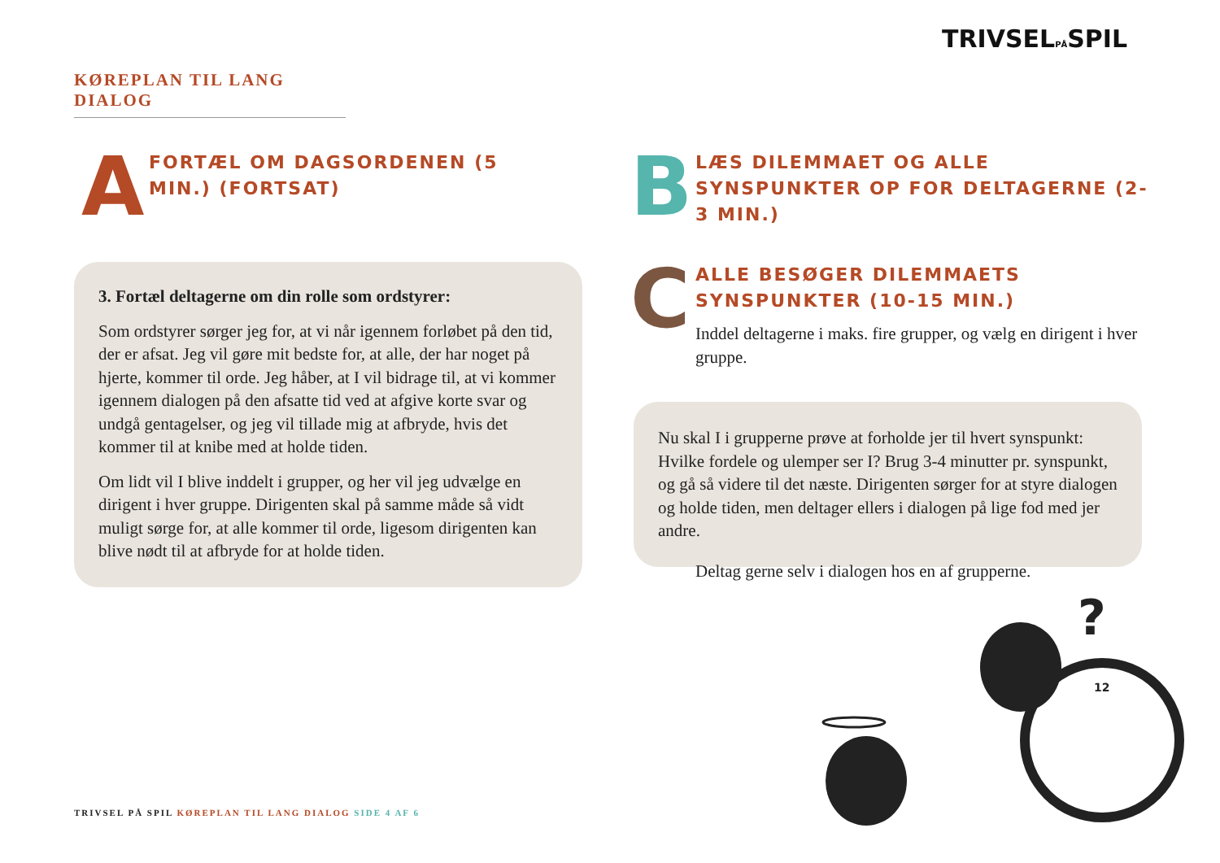TRIVSELPÅSPIL
KØREPLAN TIL LANG DIALOG
A FORTÆL OM DAGSORDENEN (5 MIN.) (FORTSAT)
3. Fortæl deltagerne om din rolle som ordstyrer:
Som ordstyrer sørger jeg for, at vi når igennem forløbet på den tid, der er afsat. Jeg vil gøre mit bedste for, at alle, der har noget på hjerte, kommer til orde. Jeg håber, at I vil bidrage til, at vi kommer igennem dialogen på den afsatte tid ved at afgive korte svar og undgå gentagelser, og jeg vil tillade mig at afbryde, hvis det kommer til at knibe med at holde tiden.
Om lidt vil I blive inddelt i grupper, og her vil jeg udvælge en dirigent i hver gruppe. Dirigenten skal på samme måde så vidt muligt sørge for, at alle kommer til orde, ligesom dirigenten kan blive nødt til at afbryde for at holde tiden.
B
LÆS DILEMMAET OG ALLE SYNSPUNKTER OP FOR DELTAGERNE (2-3 MIN.)
C
ALLE BESØGER DILEMMAETS SYNSPUNKTER (10-15 MIN.)
Inddel deltagerne i maks. fire grupper, og vælg en dirigent i hver gruppe.
Nu skal I i grupperne prøve at forholde jer til hvert synspunkt: Hvilke fordele og ulemper ser I? Brug 3-4 minutter pr. synspunkt, og gå så videre til det næste. Dirigenten sørger for at styre dialogen og holde tiden, men deltager ellers i dialogen på lige fod med jer andre.
Deltag gerne selv i dialogen hos en af grupperne.
?
12
TRIVSEL PÅ SPIL KØREPLAN TIL LANG DIALOG SIDE 4 AF 6